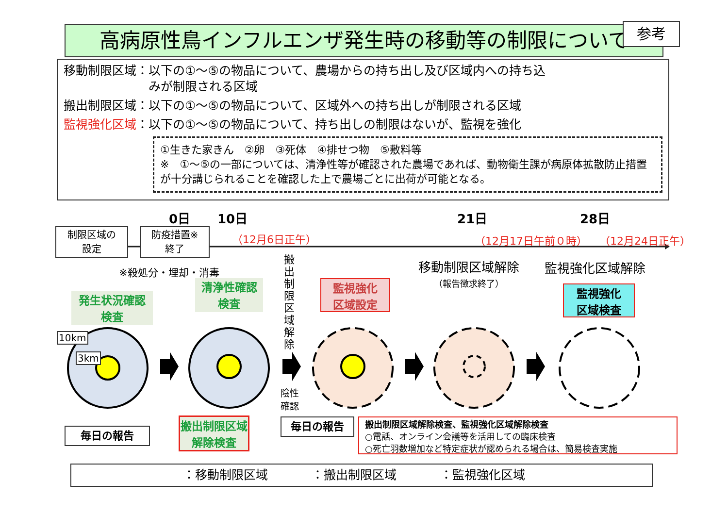高病原性鳥インフルエンザ発生時の移動等の制限について 参考
移動制限区域：以下の①～⑤の物品について、農場からの持ち出し及び区域内への持ち込
　　　　　　　みが制限される区域
搬出制限区域：以下の①～⑤の物品について、区域外への持ち出しが制限される区域
監視強化区域：以下の①～⑤の物品について、持ち出しの制限はないが、監視を強化
①生きた家きん　②卵　③死体　④排せつ物　⑤敷料等
※　①～⑤の一部については、清浄性等が確認された農場であれば、動物衛生課が病原体拡散防止措置が十分講じられることを確認した上で農場ごとに出荷が可能となる。
0日 10日 21日 28日
制限区域の
設定
防疫措置※
終了
（12月6日正午） （12月17日午前０時） （12月24日正午）
※殺処分・埋却・消毒
搬出制限区域解除
陰性
確認
移動制限区域解除
（報告徴求終了）
監視強化区域解除
発生状況確認
検査
清浄性確認
検査
監視強化
区域設定
監視強化
区域検査
10km
3km
毎日の報告
搬出制限区域
解除検査
毎日の報告
搬出制限区域解除検査、監視強化区域解除検査
○電話、オンライン会議等を活用しての臨床検査
○死亡羽数増加など特定症状が認められる場合は、簡易検査実施
：移動制限区域 ：搬出制限区域 ：監視強化区域